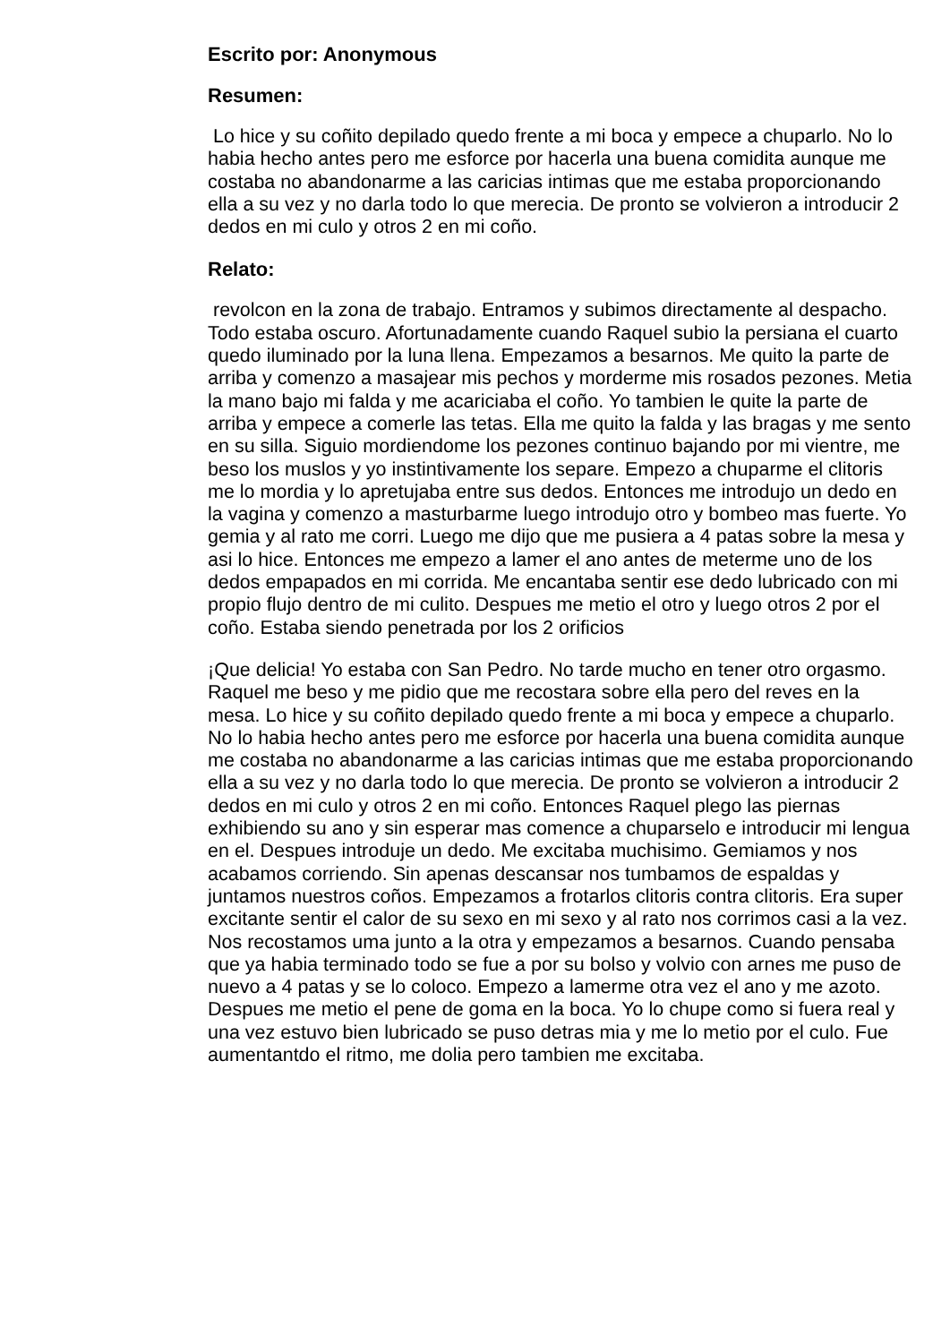Escrito por: Anonymous
Resumen:
Lo hice y su coñito depilado quedo frente a mi boca y empece a chuparlo. No lo habia hecho antes pero me esforce por hacerla una buena comidita aunque me costaba no abandonarme a las caricias intimas que me estaba proporcionando ella a su vez y no darla todo lo que merecia. De pronto se volvieron a introducir 2 dedos en mi culo y otros 2 en mi coño.
Relato:
revolcon en la zona de trabajo. Entramos y subimos directamente al despacho. Todo estaba oscuro. Afortunadamente cuando Raquel subio la persiana el cuarto quedo iluminado por la luna llena. Empezamos a besarnos. Me quito la parte de arriba y comenzo a masajear mis pechos y morderme mis rosados pezones. Metia la mano bajo mi falda y me acariciaba el coño. Yo tambien le quite la parte de arriba y empece a comerle las tetas. Ella me quito la falda y las bragas y me sento en su silla. Siguio mordiendome los pezones continuo bajando por mi vientre, me beso los muslos y yo instintivamente los separe. Empezo a chuparme el clitoris me lo mordia y lo apretujaba entre sus dedos. Entonces me introdujo un dedo en la vagina y comenzo a masturbarme luego introdujo otro y bombeo mas fuerte. Yo gemia y al rato me corri. Luego me dijo que me pusiera a 4 patas sobre la mesa y asi lo hice. Entonces me empezo a lamer el ano antes de meterme uno de los dedos empapados en mi corrida. Me encantaba sentir ese dedo lubricado con mi propio flujo dentro de mi culito. Despues me metio el otro y luego otros 2 por el coño. Estaba siendo penetrada por los 2 orificios
¡Que delicia! Yo estaba con San Pedro. No tarde mucho en tener otro orgasmo. Raquel me beso y me pidio que me recostara sobre ella pero del reves en la mesa. Lo hice y su coñito depilado quedo frente a mi boca y empece a chuparlo. No lo habia hecho antes pero me esforce por hacerla una buena comidita aunque me costaba no abandonarme a las caricias intimas que me estaba proporcionando ella a su vez y no darla todo lo que merecia. De pronto se volvieron a introducir 2 dedos en mi culo y otros 2 en mi coño. Entonces Raquel plego las piernas exhibiendo su ano y sin esperar mas comence a chuparselo e introducir mi lengua en el. Despues introduje un dedo. Me excitaba muchisimo. Gemiamos y nos acabamos corriendo. Sin apenas descansar nos tumbamos de espaldas y juntamos nuestros coños. Empezamos a frotarlos clitoris contra clitoris. Era super excitante sentir el calor de su sexo en mi sexo y al rato nos corrimos casi a la vez. Nos recostamos uma junto a la otra y empezamos a besarnos. Cuando pensaba que ya habia terminado todo se fue a por su bolso y volvio con arnes me puso de nuevo a 4 patas y se lo coloco. Empezo a lamerme otra vez el ano y me azoto. Despues me metio el pene de goma en la boca. Yo lo chupe como si fuera real y una vez estuvo bien lubricado se puso detras mia y me lo metio por el culo. Fue aumentantdo el ritmo, me dolia pero tambien me excitaba.